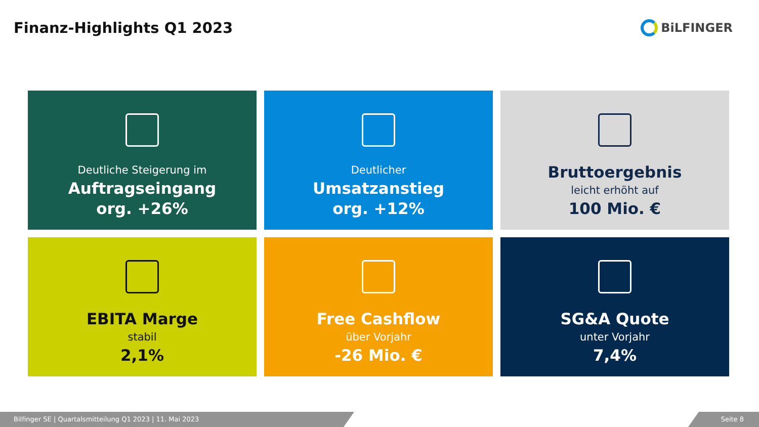Finanz-Highlights Q1 2023
BiLFINGER
Deutliche Steigerung im
Auftragseingang
org. +26%
Deutlicher
Umsatzanstieg
org. +12%
Bruttoergebnis
leicht erhöht auf
100 Mio. €
EBITA Marge
stabil
2,1%
Free Cashflow
über Vorjahr
-26 Mio. €
SG&A Quote
unter Vorjahr
7,4%
Bilfinger SE | Quartalsmitteilung Q1 2023 | 11. Mai 2023 Seite 8